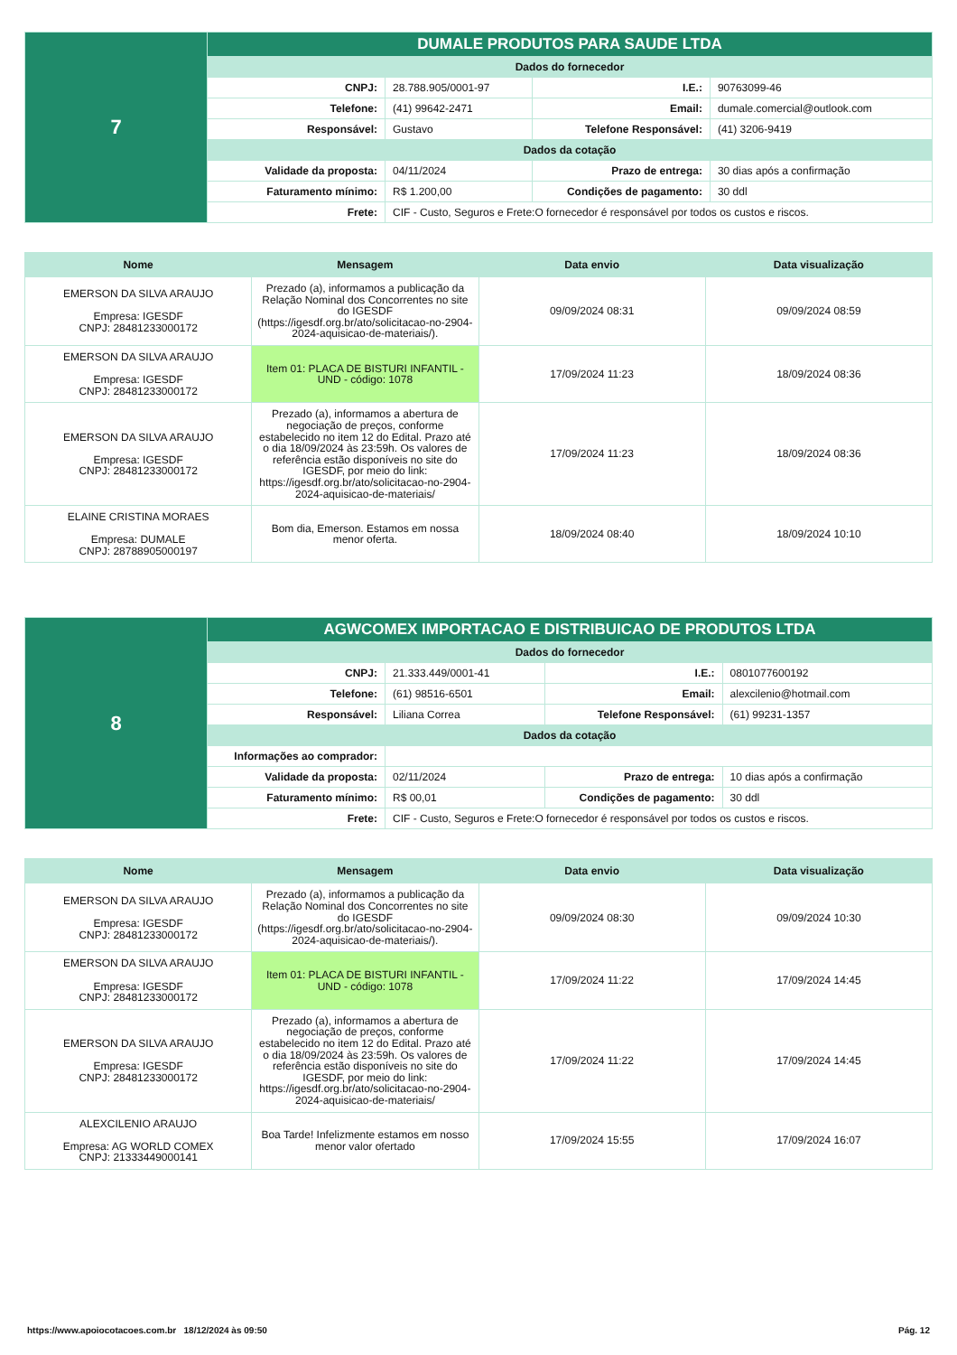| 7 | DUMALE PRODUTOS PARA SAUDE LTDA | | | |
| | Dados do fornecedor | | | |
| | CNPJ: | 28.788.905/0001-97 | I.E.: | 90763099-46 |
| | Telefone: | (41) 99642-2471 | Email: | dumale.comercial@outlook.com |
| | Responsável: | Gustavo | Telefone Responsável: | (41) 3206-9419 |
| | Dados da cotação | | | |
| | Validade da proposta: | 04/11/2024 | Prazo de entrega: | 30 dias após a confirmação |
| | Faturamento mínimo: | R$ 1.200,00 | Condições de pagamento: | 30 ddl |
| | Frete: | CIF - Custo, Seguros e Frete:O fornecedor é responsável por todos os custos e riscos. | | |
| Nome | Mensagem | Data envio | Data visualização |
| --- | --- | --- | --- |
| EMERSON DA SILVA ARAUJO Empresa: IGESDF CNPJ: 28481233000172 | Prezado (a), informamos a publicação da Relação Nominal dos Concorrentes no site do IGESDF (https://igesdf.org.br/ato/solicitacao-no-2904-2024-aquisicao-de-materiais/). | 09/09/2024 08:31 | 09/09/2024 08:59 |
| EMERSON DA SILVA ARAUJO Empresa: IGESDF CNPJ: 28481233000172 | Item 01: PLACA DE BISTURI INFANTIL - UND - código: 1078 | 17/09/2024 11:23 | 18/09/2024 08:36 |
| EMERSON DA SILVA ARAUJO Empresa: IGESDF CNPJ: 28481233000172 | Prezado (a), informamos a abertura de negociação de preços, conforme estabelecido no item 12 do Edital. Prazo até o dia 18/09/2024 às 23:59h. Os valores de referência estão disponíveis no site do IGESDF, por meio do link: https://igesdf.org.br/ato/solicitacao-no-2904-2024-aquisicao-de-materiais/ | 17/09/2024 11:23 | 18/09/2024 08:36 |
| ELAINE CRISTINA MORAES Empresa: DUMALE CNPJ: 28788905000197 | Bom dia, Emerson. Estamos em nossa menor oferta. | 18/09/2024 08:40 | 18/09/2024 10:10 |
| 8 | AGWCOMEX IMPORTACAO E DISTRIBUICAO DE PRODUTOS LTDA | | | |
| | Dados do fornecedor | | | |
| | CNPJ: | 21.333.449/0001-41 | I.E.: | 0801077600192 |
| | Telefone: | (61) 98516-6501 | Email: | alexcilenio@hotmail.com |
| | Responsável: | Liliana Correa | Telefone Responsável: | (61) 99231-1357 |
| | Dados da cotação | | | |
| | Informações ao comprador: | | | |
| | Validade da proposta: | 02/11/2024 | Prazo de entrega: | 10 dias após a confirmação |
| | Faturamento mínimo: | R$ 00,01 | Condições de pagamento: | 30 ddl |
| | Frete: | CIF - Custo, Seguros e Frete:O fornecedor é responsável por todos os custos e riscos. | | |
| Nome | Mensagem | Data envio | Data visualização |
| --- | --- | --- | --- |
| EMERSON DA SILVA ARAUJO Empresa: IGESDF CNPJ: 28481233000172 | Prezado (a), informamos a publicação da Relação Nominal dos Concorrentes no site do IGESDF (https://igesdf.org.br/ato/solicitacao-no-2904-2024-aquisicao-de-materiais/). | 09/09/2024 08:30 | 09/09/2024 10:30 |
| EMERSON DA SILVA ARAUJO Empresa: IGESDF CNPJ: 28481233000172 | Item 01: PLACA DE BISTURI INFANTIL - UND - código: 1078 | 17/09/2024 11:22 | 17/09/2024 14:45 |
| EMERSON DA SILVA ARAUJO Empresa: IGESDF CNPJ: 28481233000172 | Prezado (a), informamos a abertura de negociação de preços, conforme estabelecido no item 12 do Edital. Prazo até o dia 18/09/2024 às 23:59h. Os valores de referência estão disponíveis no site do IGESDF, por meio do link: https://igesdf.org.br/ato/solicitacao-no-2904-2024-aquisicao-de-materiais/ | 17/09/2024 11:22 | 17/09/2024 14:45 |
| ALEXCILENIO ARAUJO Empresa: AG WORLD COMEX CNPJ: 21333449000141 | Boa Tarde! Infelizmente estamos em nosso menor valor ofertado | 17/09/2024 15:55 | 17/09/2024 16:07 |
https://www.apoiocotacoes.com.br 18/12/2024 às 09:50 Pág. 12